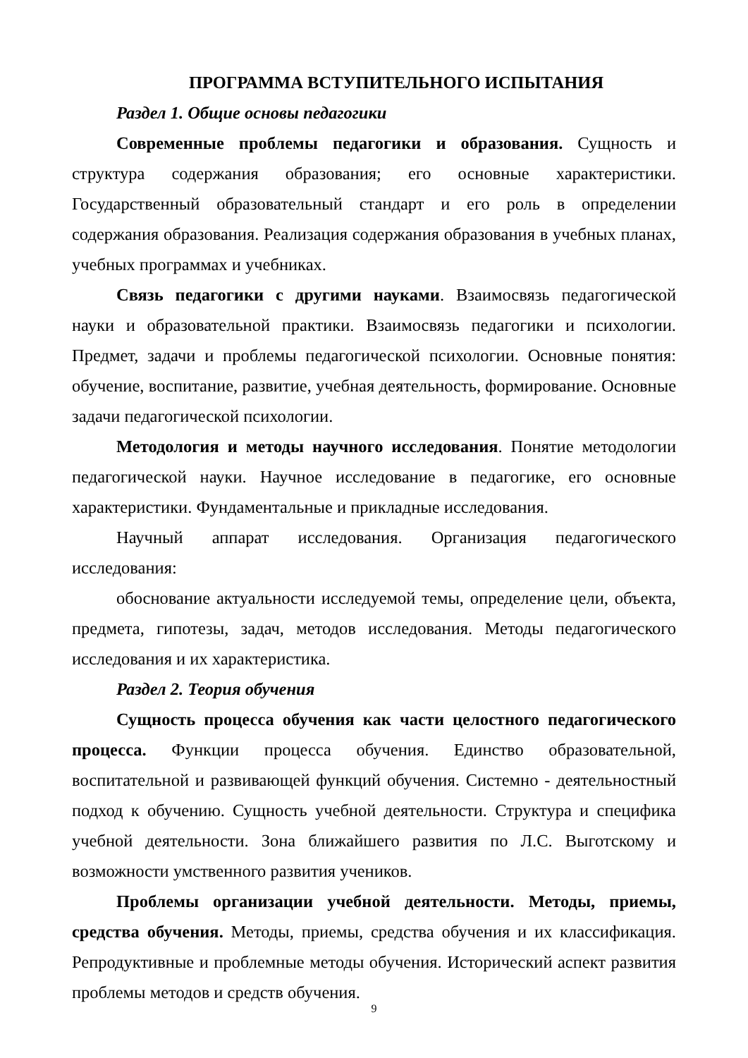ПРОГРАММА ВСТУПИТЕЛЬНОГО ИСПЫТАНИЯ
Раздел 1. Общие основы педагогики
Современные проблемы педагогики и образования. Сущность и структура содержания образования; его основные характеристики. Государственный образовательный стандарт и его роль в определении содержания образования. Реализация содержания образования в учебных планах, учебных программах и учебниках.
Связь педагогики с другими науками. Взаимосвязь педагогической науки и образовательной практики. Взаимосвязь педагогики и психологии. Предмет, задачи и проблемы педагогической психологии. Основные понятия: обучение, воспитание, развитие, учебная деятельность, формирование. Основные задачи педагогической психологии.
Методология и методы научного исследования. Понятие методологии педагогической науки. Научное исследование в педагогике, его основные характеристики. Фундаментальные и прикладные исследования.
Научный аппарат исследования. Организация педагогического исследования:
обоснование актуальности исследуемой темы, определение цели, объекта, предмета, гипотезы, задач, методов исследования. Методы педагогического исследования и их характеристика.
Раздел 2. Теория обучения
Сущность процесса обучения как части целостного педагогического процесса. Функции процесса обучения. Единство образовательной, воспитательной и развивающей функций обучения. Системно - деятельностный подход к обучению. Сущность учебной деятельности. Структура и специфика учебной деятельности. Зона ближайшего развития по Л.С. Выготскому и возможности умственного развития учеников.
Проблемы организации учебной деятельности. Методы, приемы, средства обучения. Методы, приемы, средства обучения и их классификация. Репродуктивные и проблемные методы обучения. Исторический аспект развития проблемы методов и средств обучения.
9